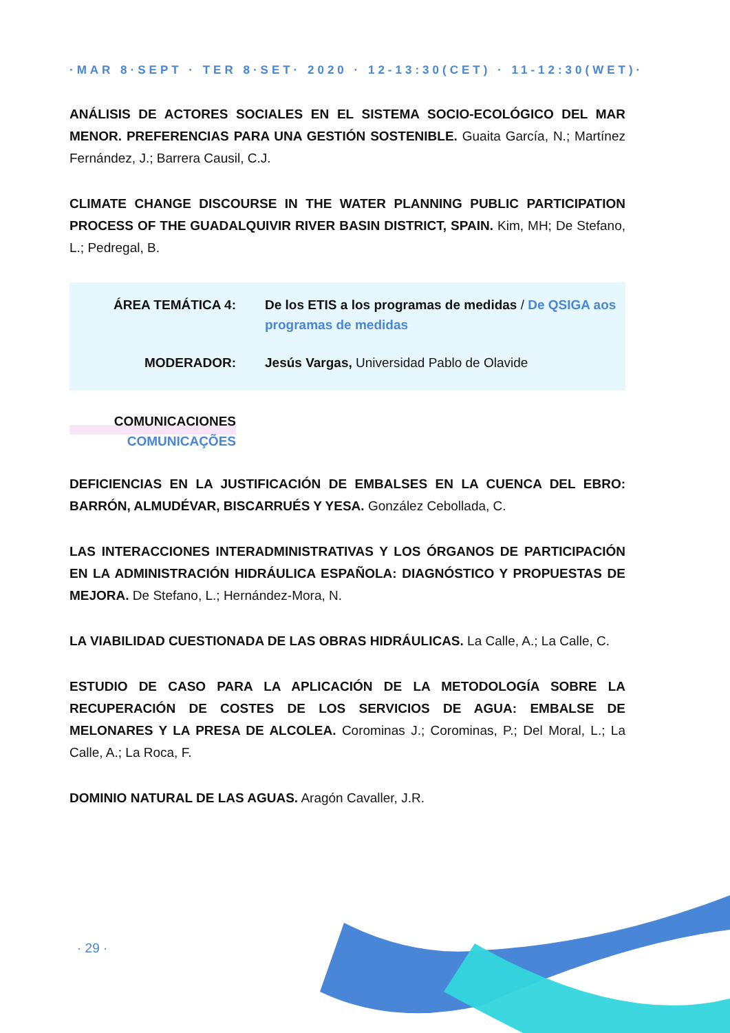·MAR 8·SEPT · TER 8·SET· 2020 · 12-13:30(CET) · 11-12:30(WET)·
ANÁLISIS DE ACTORES SOCIALES EN EL SISTEMA SOCIO-ECOLÓGICO DEL MAR MENOR. PREFERENCIAS PARA UNA GESTIÓN SOSTENIBLE. Guaita García, N.; Martínez Fernández, J.; Barrera Causil, C.J.
CLIMATE CHANGE DISCOURSE IN THE WATER PLANNING PUBLIC PARTICIPATION PROCESS OF THE GUADALQUIVIR RIVER BASIN DISTRICT, SPAIN. Kim, MH; De Stefano, L.; Pedregal, B.
ÁREA TEMÁTICA 4: De los ETIS a los programas de medidas / De QSIGA aos programas de medidas
MODERADOR: Jesús Vargas, Universidad Pablo de Olavide
COMUNICACIONES
COMUNICAÇÕES
DEFICIENCIAS EN LA JUSTIFICACIÓN DE EMBALSES EN LA CUENCA DEL EBRO: BARRÓN, ALMUDÉVAR, BISCARRUÉS Y YESA. González Cebollada, C.
LAS INTERACCIONES INTERADMINISTRATIVAS Y LOS ÓRGANOS DE PARTICIPACIÓN EN LA ADMINISTRACIÓN HIDRÁULICA ESPAÑOLA: DIAGNÓSTICO Y PROPUESTAS DE MEJORA. De Stefano, L.; Hernández-Mora, N.
LA VIABILIDAD CUESTIONADA DE LAS OBRAS HIDRÁULICAS. La Calle, A.; La Calle, C.
ESTUDIO DE CASO PARA LA APLICACIÓN DE LA METODOLOGÍA SOBRE LA RECUPERACIÓN DE COSTES DE LOS SERVICIOS DE AGUA: EMBALSE DE MELONARES Y LA PRESA DE ALCOLEA. Corominas J.; Corominas, P.; Del Moral, L.; La Calle, A.; La Roca, F.
DOMINIO NATURAL DE LAS AGUAS. Aragón Cavaller, J.R.
· 29 ·